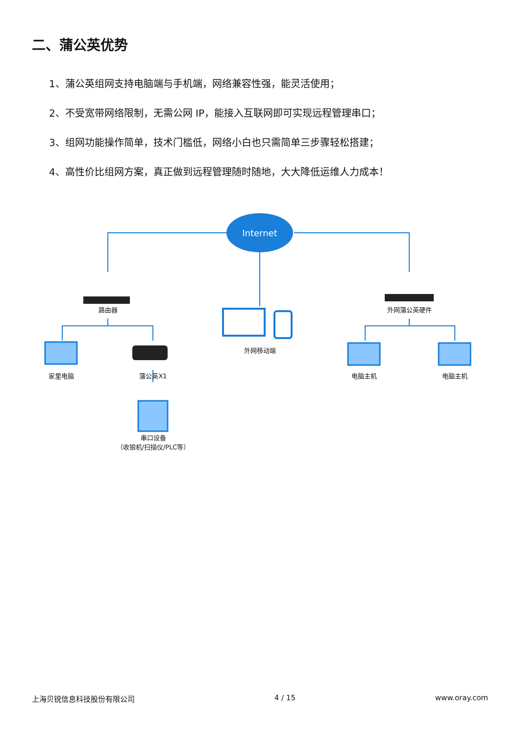二、蒲公英优势
1、蒲公英组网支持电脑端与手机端，网络兼容性强，能灵活使用；
2、不受宽带网络限制，无需公网 IP，能接入互联网即可实现远程管理串口；
3、组网功能操作简单，技术门槛低，网络小白也只需简单三步骤轻松搭建；
4、高性价比组网方案，真正做到远程管理随时随地，大大降低运维人力成本！
Internet
路由器 外网蒲公英硬件
外网移动端
家里电脑 蒲公英X1 电脑主机 电脑主机
串口设备
（收银机/扫描仪/PLC等）
上海贝锐信息科技股份有限公司 4 / 15 www.oray.com